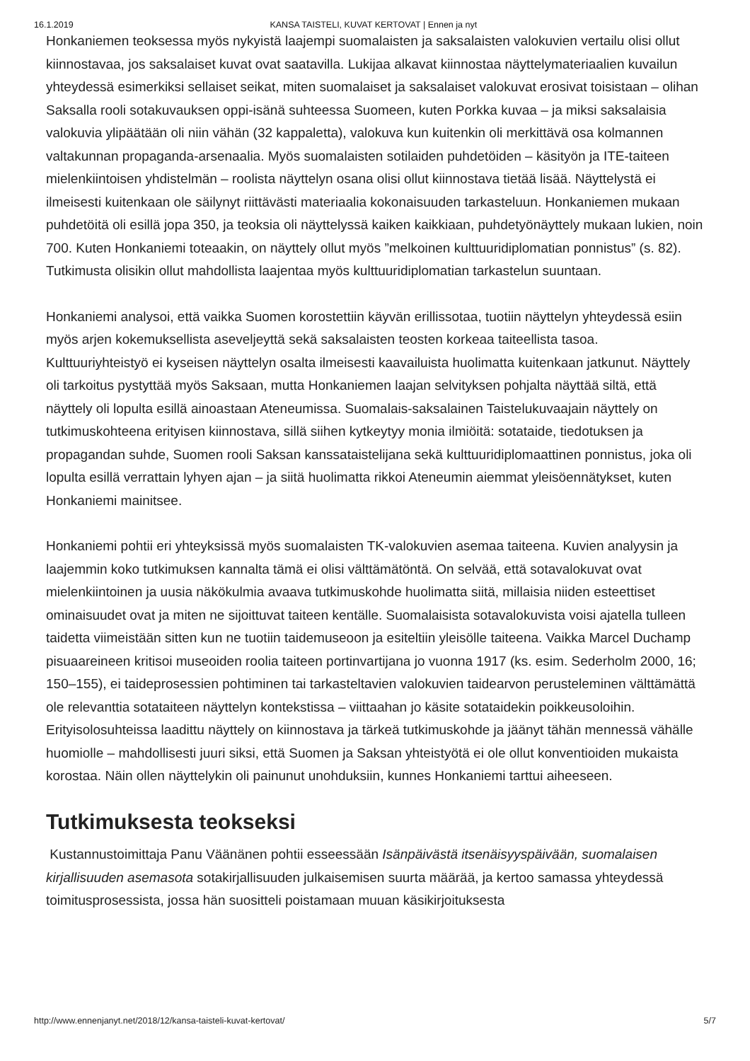16.1.2019 KANSA TAISTELI, KUVAT KERTOVAT | Ennen ja nyt
Honkaniemen teoksessa myös nykyistä laajempi suomalaisten ja saksalaisten valokuvien vertailu olisi ollut kiinnostavaa, jos saksalaiset kuvat ovat saatavilla. Lukijaa alkavat kiinnostaa näyttelymateriaalien kuvailun yhteydessä esimerkiksi sellaiset seikat, miten suomalaiset ja saksalaiset valokuvat erosivat toisistaan – olihan Saksalla rooli sotakuvauksen oppi-isänä suhteessa Suomeen, kuten Porkka kuvaa – ja miksi saksalaisia valokuvia ylipäätään oli niin vähän (32 kappaletta), valokuva kun kuitenkin oli merkittävä osa kolmannen valtakunnan propaganda-arsenaalia. Myös suomalaisten sotilaiden puhdetöiden – käsityön ja ITE-taiteen mielenkiintoisen yhdistelmän – roolista näyttelyn osana olisi ollut kiinnostava tietää lisää. Näyttelystä ei ilmeisesti kuitenkaan ole säilynyt riittävästi materiaalia kokonaisuuden tarkasteluun. Honkaniemen mukaan puhdetöitä oli esillä jopa 350, ja teoksia oli näyttelyssä kaiken kaikkiaan, puhdetyönäyttely mukaan lukien, noin 700. Kuten Honkaniemi toteaakin, on näyttely ollut myös ”melkoinen kulttuuridiplomatian ponnistus” (s. 82). Tutkimusta olisikin ollut mahdollista laajentaa myös kulttuuridiplomatian tarkastelun suuntaan.
Honkaniemi analysoi, että vaikka Suomen korostettiin käyvän erillissotaa, tuotiin näyttelyn yhteydessä esiin myös arjen kokemuksellista aseveljeyttä sekä saksalaisten teosten korkeaa taiteellista tasoa. Kulttuuriyhteistyö ei kyseisen näyttelyn osalta ilmeisesti kaavailuista huolimatta kuitenkaan jatkunut. Näyttely oli tarkoitus pystyttää myös Saksaan, mutta Honkaniemen laajan selvityksen pohjalta näyttää siltä, että näyttely oli lopulta esillä ainoastaan Ateneumissa. Suomalais-saksalainen Taistelukuvaajain näyttely on tutkimuskohteena erityisen kiinnostava, sillä siihen kytkeytyy monia ilmiöitä: sotataide, tiedotuksen ja propagandan suhde, Suomen rooli Saksan kanssataistelijana sekä kulttuuridiplomaattinen ponnistus, joka oli lopulta esillä verrattain lyhyen ajan – ja siitä huolimatta rikkoi Ateneumin aiemmat yleisöennätykset, kuten Honkaniemi mainitsee.
Honkaniemi pohtii eri yhteyksissä myös suomalaisten TK-valokuvien asemaa taiteena. Kuvien analyysin ja laajemmin koko tutkimuksen kannalta tämä ei olisi välttämätöntä. On selvää, että sotavalokuvat ovat mielenkiintoinen ja uusia näkökulmia avaava tutkimuskohde huolimatta siitä, millaisia niiden esteettiset ominaisuudet ovat ja miten ne sijoittuvat taiteen kentälle. Suomalaisista sotavalokuvista voisi ajatella tulleen taidetta viimeistään sitten kun ne tuotiin taidemuseoon ja esiteltiin yleisölle taiteena. Vaikka Marcel Duchamp pisuaareineen kritisoi museoiden roolia taiteen portinvartijana jo vuonna 1917 (ks. esim. Sederholm 2000, 16; 150–155), ei taideprosessien pohtiminen tai tarkasteltavien valokuvien taidearvon perusteleminen välttämättä ole relevanttia sotataiteen näyttelyn kontekstissa – viittaahan jo käsite sotataidekin poikkeusoloihin. Erityisolosuhteissa laadittu näyttely on kiinnostava ja tärkeä tutkimuskohde ja jäänyt tähän mennessä vähälle huomiolle – mahdollisesti juuri siksi, että Suomen ja Saksan yhteistyötä ei ole ollut konventioiden mukaista korostaa. Näin ollen näyttelykin oli painunut unohduksiin, kunnes Honkaniemi tarttui aiheeseen.
Tutkimuksesta teokseksi
Kustannustoimittaja Panu Väänänen pohtii esseessään Isänpäivästä itsenäisyyspäivään, suomalaisen kirjallisuuden asemasota sotakirjallisuuden julkaisemisen suurta määrää, ja kertoo samassa yhteydessä toimitusprosessista, jossa hän suositteli poistamaan muuan käsikirjoituksesta
http://www.ennenjanyt.net/2018/12/kansa-taisteli-kuvat-kertovat/ 5/7